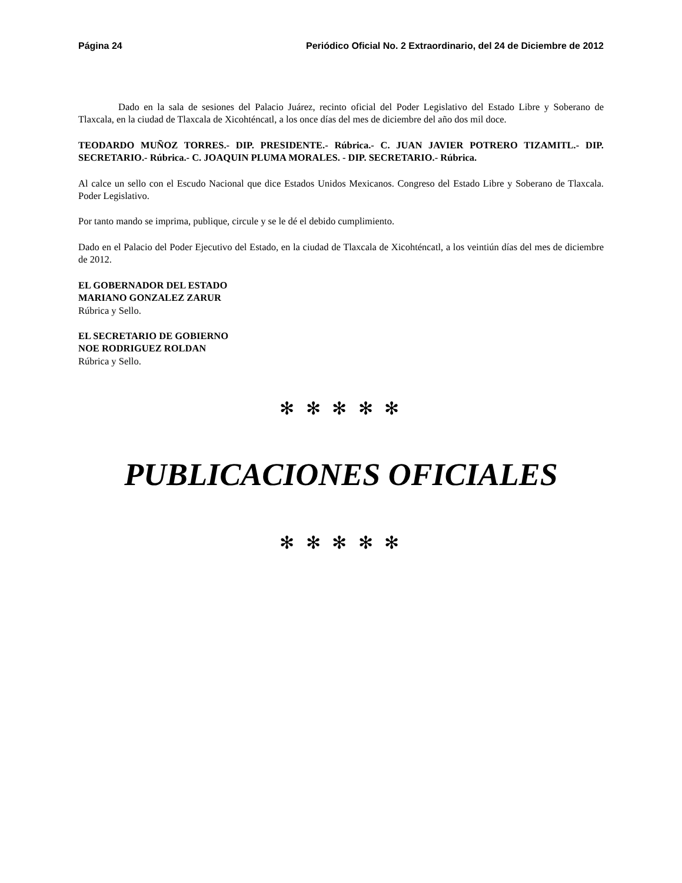Página 24 Periódico Oficial No. 2 Extraordinario, del 24 de Diciembre de 2012
Dado en la sala de sesiones del Palacio Juárez, recinto oficial del Poder Legislativo del Estado Libre y Soberano de Tlaxcala, en la ciudad de Tlaxcala de Xicohténcatl, a los once días del mes de diciembre del año dos mil doce.
TEODARDO MUÑOZ TORRES.- DIP. PRESIDENTE.- Rúbrica.- C. JUAN JAVIER POTRERO TIZAMITL.- DIP. SECRETARIO.- Rúbrica.- C. JOAQUIN PLUMA MORALES. - DIP. SECRETARIO.- Rúbrica.
Al calce un sello con el Escudo Nacional que dice Estados Unidos Mexicanos. Congreso del Estado Libre y Soberano de Tlaxcala. Poder Legislativo.
Por tanto mando se imprima, publique, circule y se le dé el debido cumplimiento.
Dado en el Palacio del Poder Ejecutivo del Estado, en la ciudad de Tlaxcala de Xicohténcatl, a los veintiún días del mes de diciembre de 2012.
EL GOBERNADOR DEL ESTADO
MARIANO GONZALEZ ZARUR
Rúbrica y Sello.
EL SECRETARIO DE GOBIERNO
NOE RODRIGUEZ ROLDAN
Rúbrica y Sello.
✻ ✻ ✻ ✻ ✻
PUBLICACIONES OFICIALES
✻ ✻ ✻ ✻ ✻